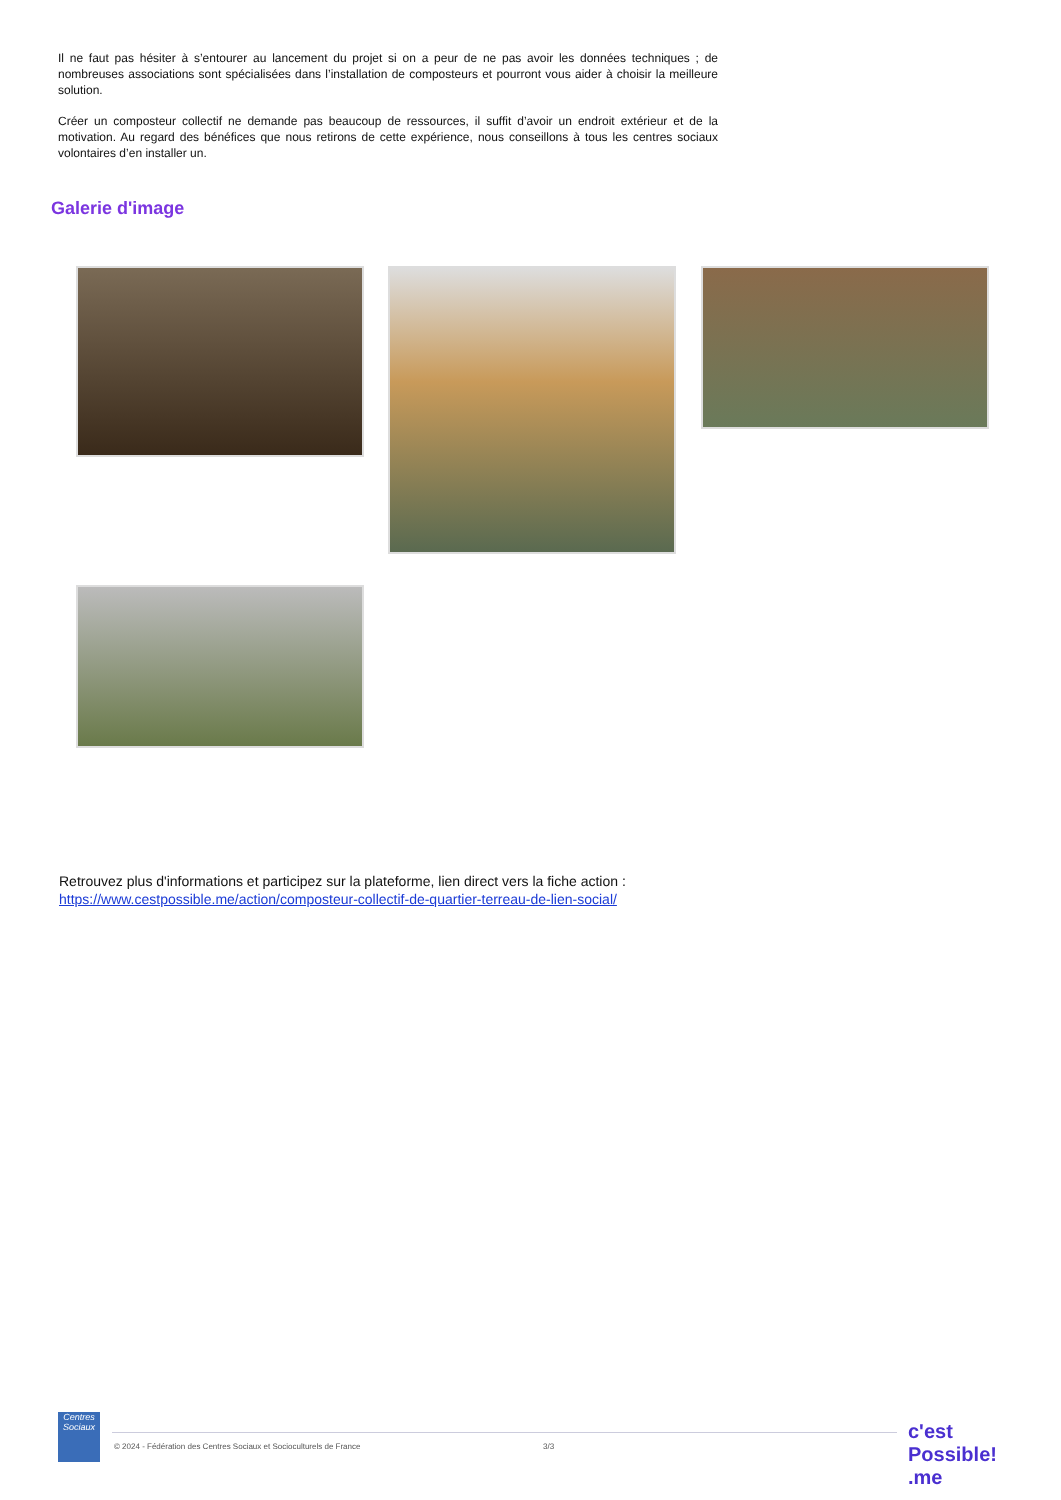Il ne faut pas hésiter à s’entourer au lancement du projet si on a peur de ne pas avoir les données techniques ; de nombreuses associations sont spécialisées dans l’installation de composteurs et pourront vous aider à choisir la meilleure solution.
Créer un composteur collectif ne demande pas beaucoup de ressources, il suffit d’avoir un endroit extérieur et de la motivation. Au regard des bénéfices que nous retirons de cette expérience, nous conseillons à tous les centres sociaux volontaires d’en installer un.
Galerie d'image
Retrouvez plus d'informations et participez sur la plateforme, lien direct vers la fiche action :
https://www.cestpossible.me/action/composteur-collectif-de-quartier-terreau-de-lien-social/
Centres Sociaux
© 2024 - Fédération des Centres Sociaux et Socioculturels de France
3/3
c'est Possible! .me